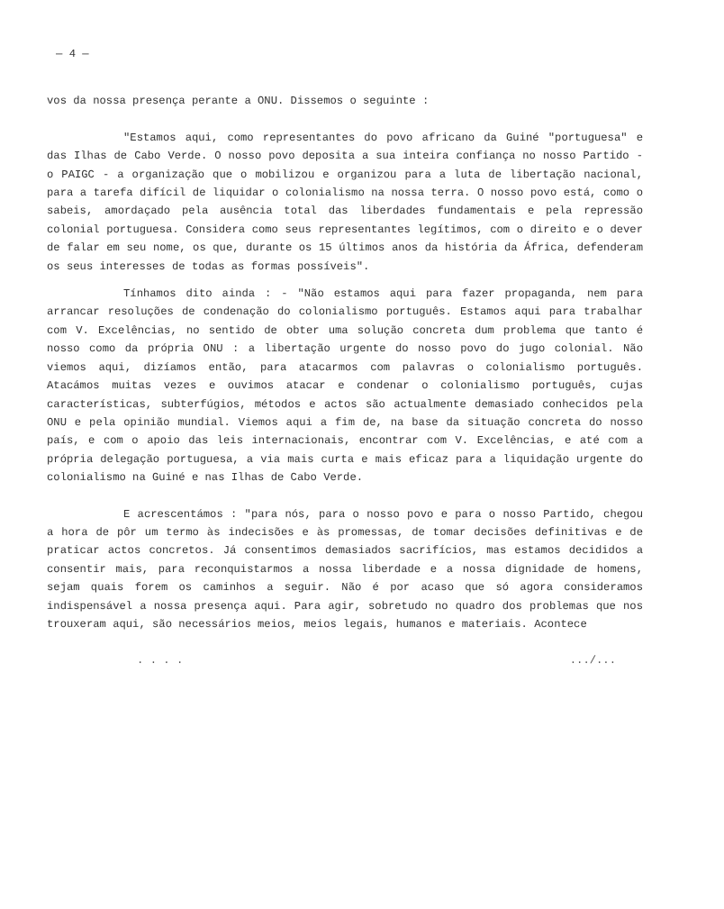— 4 —
vos da nossa presença perante a ONU. Dissemos o seguinte :
"Estamos aqui, como representantes do povo africano da Guiné "portuguesa" e das Ilhas de Cabo Verde. O nosso povo deposita a sua inteira confiança no nosso Partido - o PAIGC - a organização que o mobilizou e organizou para a luta de libertação nacional, para a tarefa difícil de liquidar o colonialismo na nossa terra. O nosso povo está, como o sabeis, amordaçado pela ausência total das liberdades fundamentais e pela repressão colonial portuguesa. Considera como seus representantes legítimos, com o direito e o dever de falar em seu nome, os que, durante os 15 últimos anos da história da África, defenderam os seus interesses de todas as formas possíveis".
Tínhamos dito ainda : - "Não estamos aqui para fazer propaganda, nem para arrancar resoluções de condenação do colonialismo português. Estamos aqui para trabalhar com V. Excelências, no sentido de obter uma solução concreta dum problema que tanto é nosso como da própria ONU : a libertação urgente do nosso povo do jugo colonial. Não viemos aqui, dizíamos então, para atacarmos com palavras o colonialismo português. Atacámos muitas vezes e ouvimos atacar e condenar o colonialismo português, cujas características, subterfúgios, métodos e actos são actualmente demasiado conhecidos pela ONU e pela opinião mundial. Viemos aqui a fim de, na base da situação concreta do nosso país, e com o apoio das leis internacionais, encontrar com V. Excelências, e até com a própria delegação portuguesa, a via mais curta e mais eficaz para a liquidação urgente do colonialismo na Guiné e nas Ilhas de Cabo Verde.
E acrescentámos : "para nós, para o nosso povo e para o nosso Partido, chegou a hora de pôr um termo às indecisões e às promessas, de tomar decisões definitivas e de praticar actos concretos. Já consentimos demasiados sacrifícios, mas estamos decididos a consentir mais, para reconquistarmos a nossa liberdade e a nossa dignidade de homens, sejam quais forem os caminhos a seguir. Não é por acaso que só agora consideramos indispensável a nossa presença aqui. Para agir, sobretudo no quadro dos problemas que nos trouxeram aqui, são necessários meios, meios legais, humanos e materiais. Acontece
. . . ..../...